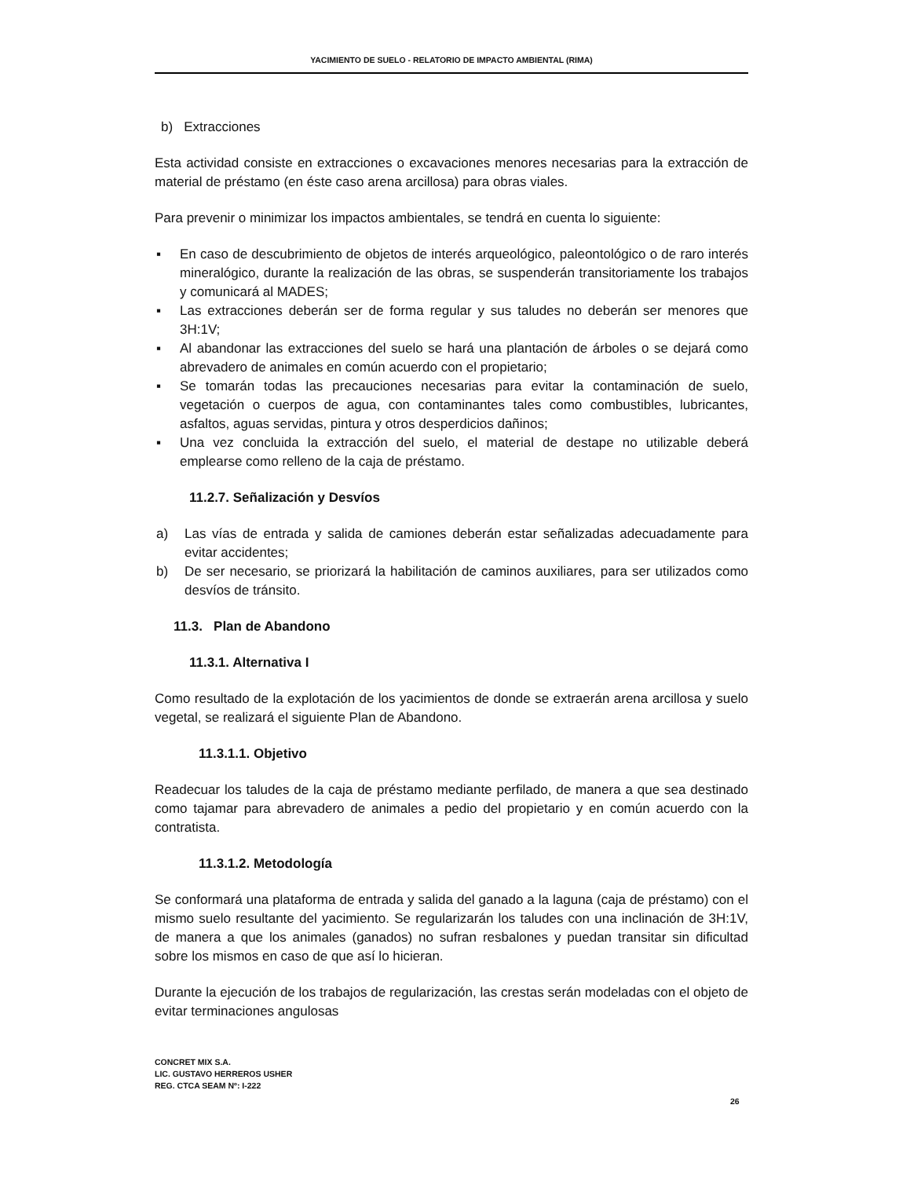YACIMIENTO DE SUELO - RELATORIO DE IMPACTO AMBIENTAL (RIMA)
b) Extracciones
Esta actividad consiste en extracciones o excavaciones menores necesarias para la extracción de material de préstamo (en éste caso arena arcillosa) para obras viales.
Para prevenir o minimizar los impactos ambientales, se tendrá en cuenta lo siguiente:
▪ En caso de descubrimiento de objetos de interés arqueológico, paleontológico o de raro interés mineralógico, durante la realización de las obras, se suspenderán transitoriamente los trabajos y comunicará al MADES;
▪ Las extracciones deberán ser de forma regular y sus taludes no deberán ser menores que 3H:1V;
▪ Al abandonar las extracciones del suelo se hará una plantación de árboles o se dejará como abrevadero de animales en común acuerdo con el propietario;
▪ Se tomarán todas las precauciones necesarias para evitar la contaminación de suelo, vegetación o cuerpos de agua, con contaminantes tales como combustibles, lubricantes, asfaltos, aguas servidas, pintura y otros desperdicios dañinos;
▪ Una vez concluida la extracción del suelo, el material de destape no utilizable deberá emplearse como relleno de la caja de préstamo.
11.2.7. Señalización y Desvíos
a) Las vías de entrada y salida de camiones deberán estar señalizadas adecuadamente para evitar accidentes;
b) De ser necesario, se priorizará la habilitación de caminos auxiliares, para ser utilizados como desvíos de tránsito.
11.3. Plan de Abandono
11.3.1. Alternativa I
Como resultado de la explotación de los yacimientos de donde se extraerán arena arcillosa y suelo vegetal, se realizará el siguiente Plan de Abandono.
11.3.1.1. Objetivo
Readecuar los taludes de la caja de préstamo mediante perfilado, de manera a que sea destinado como tajamar para abrevadero de animales a pedio del propietario y en común acuerdo con la contratista.
11.3.1.2. Metodología
Se conformará una plataforma de entrada y salida del ganado a la laguna (caja de préstamo) con el mismo suelo resultante del yacimiento. Se regularizarán los taludes con una inclinación de 3H:1V, de manera a que los animales (ganados) no sufran resbalones y puedan transitar sin dificultad sobre los mismos en caso de que así lo hicieran.
Durante la ejecución de los trabajos de regularización, las crestas serán modeladas con el objeto de evitar terminaciones angulosas
CONCRET MIX S.A.
LIC. GUSTAVO HERREROS USHER
REG. CTCA SEAM Nº: I-222
26